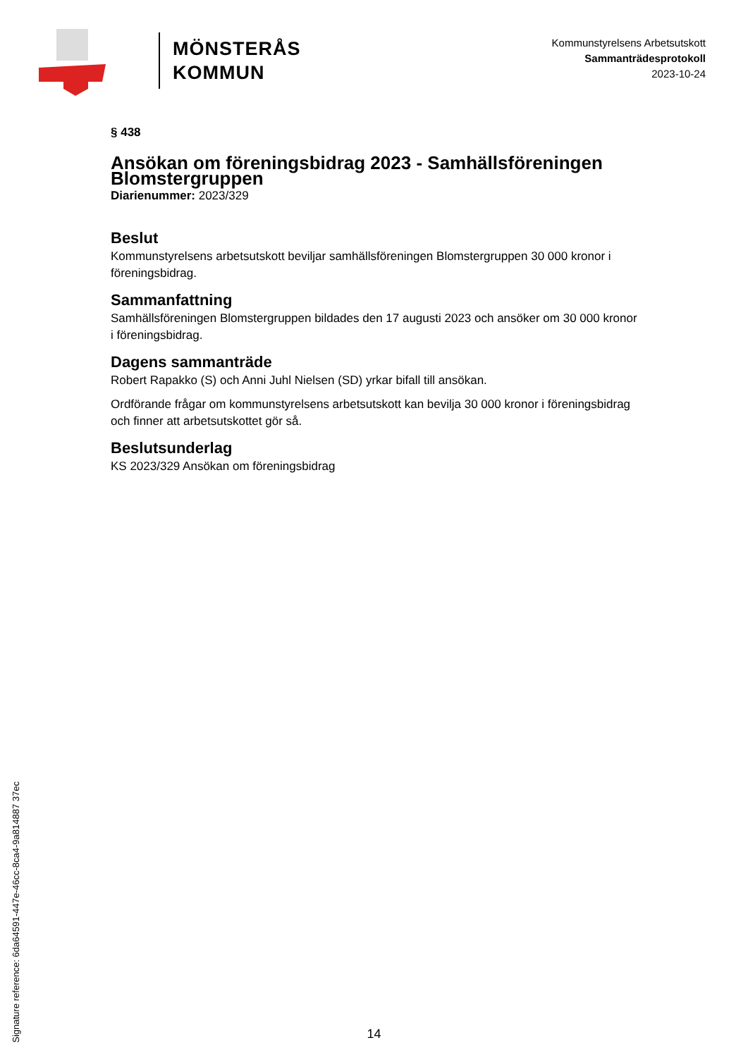MÖNSTERÅS
KOMMUN
Kommunstyrelsens Arbetsutskott
Sammanträdesprotokoll
2023-10-24
§ 438
Ansökan om föreningsbidrag 2023 - Samhällsföreningen Blomstergruppen
Diarienummer: 2023/329
Beslut
Kommunstyrelsens arbetsutskott beviljar samhällsföreningen Blomstergruppen 30 000 kronor i föreningsbidrag.
Sammanfattning
Samhällsföreningen Blomstergruppen bildades den 17 augusti 2023 och ansöker om 30 000 kronor i föreningsbidrag.
Dagens sammanträde
Robert Rapakko (S) och Anni Juhl Nielsen (SD) yrkar bifall till ansökan.
Ordförande frågar om kommunstyrelsens arbetsutskott kan bevilja 30 000 kronor i föreningsbidrag och finner att arbetsutskottet gör så.
Beslutsunderlag
KS 2023/329 Ansökan om föreningsbidrag
Signature reference: 6da64591-447e-46cc-8ca4-9a814887 37ec
14